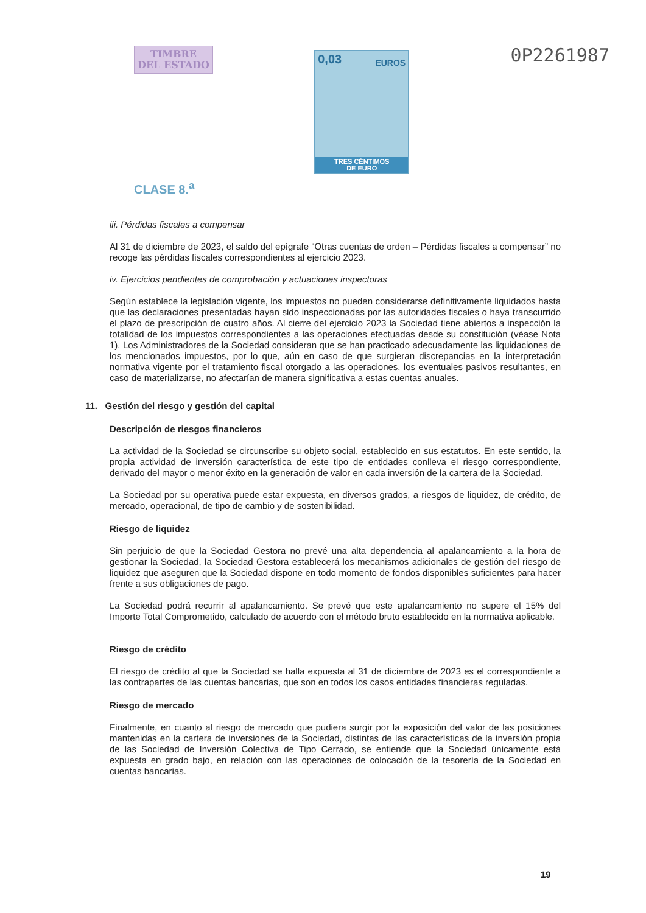TIMBRE
DEL ESTADO
CLASE 8.<sup>a</sup>
0,03 EUROS
TRES CÉNTIMOS
DE EURO
0P2261987
iii. Pérdidas fiscales a compensar
Al 31 de diciembre de 2023, el saldo del epígrafe “Otras cuentas de orden – Pérdidas fiscales a compensar” no recoge las pérdidas fiscales correspondientes al ejercicio 2023.
iv. Ejercicios pendientes de comprobación y actuaciones inspectoras
Según establece la legislación vigente, los impuestos no pueden considerarse definitivamente liquidados hasta que las declaraciones presentadas hayan sido inspeccionadas por las autoridades fiscales o haya transcurrido el plazo de prescripción de cuatro años. Al cierre del ejercicio 2023 la Sociedad tiene abiertos a inspección la totalidad de los impuestos correspondientes a las operaciones efectuadas desde su constitución (véase Nota 1). Los Administradores de la Sociedad consideran que se han practicado adecuadamente las liquidaciones de los mencionados impuestos, por lo que, aún en caso de que surgieran discrepancias en la interpretación normativa vigente por el tratamiento fiscal otorgado a las operaciones, los eventuales pasivos resultantes, en caso de materializarse, no afectarían de manera significativa a estas cuentas anuales.
11. Gestión del riesgo y gestión del capital
Descripción de riesgos financieros
La actividad de la Sociedad se circunscribe su objeto social, establecido en sus estatutos. En este sentido, la propia actividad de inversión característica de este tipo de entidades conlleva el riesgo correspondiente, derivado del mayor o menor éxito en la generación de valor en cada inversión de la cartera de la Sociedad.
La Sociedad por su operativa puede estar expuesta, en diversos grados, a riesgos de liquidez, de crédito, de mercado, operacional, de tipo de cambio y de sostenibilidad.
Riesgo de liquidez
Sin perjuicio de que la Sociedad Gestora no prevé una alta dependencia al apalancamiento a la hora de gestionar la Sociedad, la Sociedad Gestora establecerá los mecanismos adicionales de gestión del riesgo de liquidez que aseguren que la Sociedad dispone en todo momento de fondos disponibles suficientes para hacer frente a sus obligaciones de pago.
La Sociedad podrá recurrir al apalancamiento. Se prevé que este apalancamiento no supere el 15% del Importe Total Comprometido, calculado de acuerdo con el método bruto establecido en la normativa aplicable.
Riesgo de crédito
El riesgo de crédito al que la Sociedad se halla expuesta al 31 de diciembre de 2023 es el correspondiente a las contrapartes de las cuentas bancarias, que son en todos los casos entidades financieras reguladas.
Riesgo de mercado
Finalmente, en cuanto al riesgo de mercado que pudiera surgir por la exposición del valor de las posiciones mantenidas en la cartera de inversiones de la Sociedad, distintas de las características de la inversión propia de las Sociedad de Inversión Colectiva de Tipo Cerrado, se entiende que la Sociedad únicamente está expuesta en grado bajo, en relación con las operaciones de colocación de la tesorería de la Sociedad en cuentas bancarias.
19